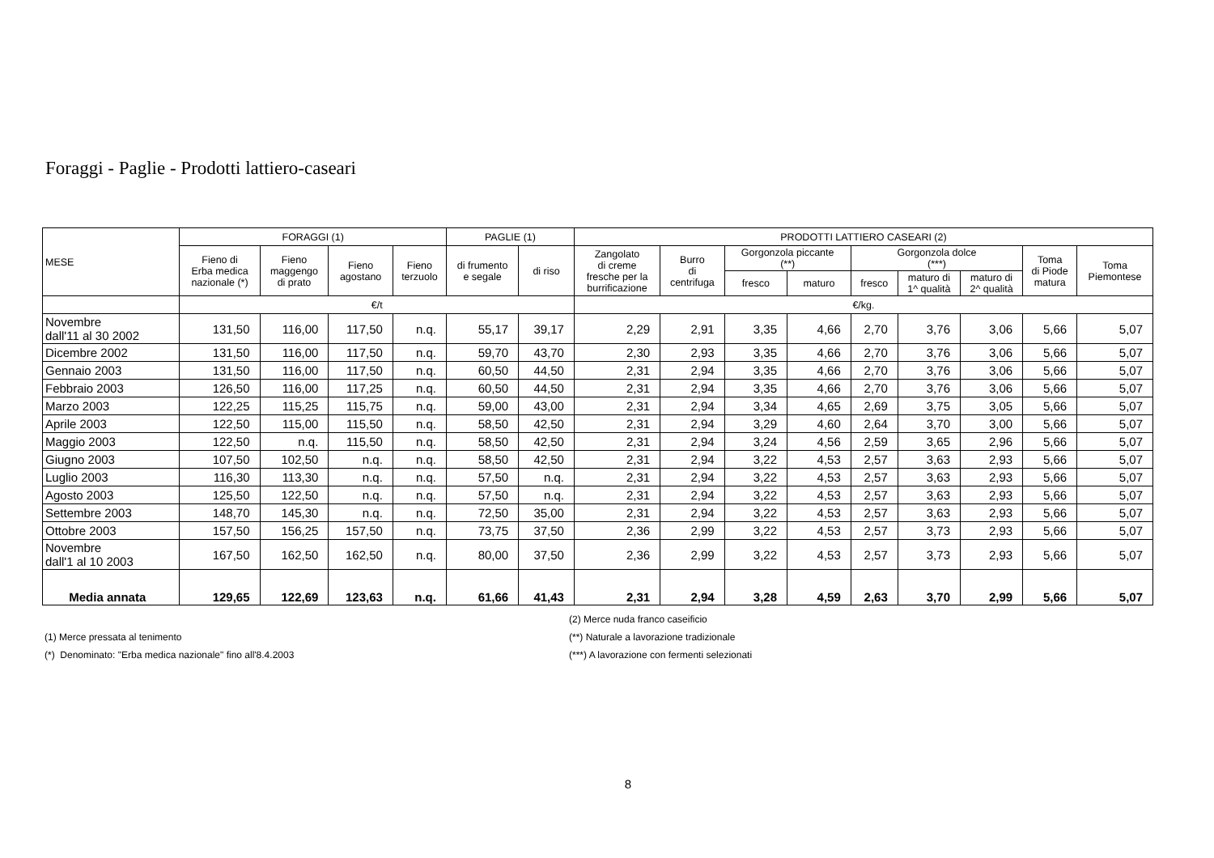Foraggi - Paglie - Prodotti lattiero-caseari
| MESE | FORAGGI (1) | | | | PAGLIE (1) | | PRODOTTI LATTIERO CASEARI (2) | | | | | | | | |
| --- | --- | --- | --- | --- | --- | --- | --- | --- | --- | --- | --- | --- | --- | --- | --- |
| | Fieno di Erba medica nazionale (*) | Fieno maggengo di prato | Fieno agostano | Fieno terzuolo | di frumento e segale | di riso | Zangolato di creme fresche per la burrificazione | Burro di centrifuga | Gorgonzola piccante (**) | | Gorgonzola dolce (***) | | | Toma di Piode matura | Toma Piemontese |
| | | | | | | | | | fresco | maturo | fresco | maturo di 1^ qualità | maturo di 2^ qualità | | |
| | €/t | | | | | | €/kg. | | | | | | | | |
| Novembre dall'11 al 30 2002 | 131,50 | 116,00 | 117,50 | n.q. | 55,17 | 39,17 | 2,29 | 2,91 | 3,35 | 4,66 | 2,70 | 3,76 | 3,06 | 5,66 | 5,07 |
| Dicembre 2002 | 131,50 | 116,00 | 117,50 | n.q. | 59,70 | 43,70 | 2,30 | 2,93 | 3,35 | 4,66 | 2,70 | 3,76 | 3,06 | 5,66 | 5,07 |
| Gennaio 2003 | 131,50 | 116,00 | 117,50 | n.q. | 60,50 | 44,50 | 2,31 | 2,94 | 3,35 | 4,66 | 2,70 | 3,76 | 3,06 | 5,66 | 5,07 |
| Febbraio 2003 | 126,50 | 116,00 | 117,25 | n.q. | 60,50 | 44,50 | 2,31 | 2,94 | 3,35 | 4,66 | 2,70 | 3,76 | 3,06 | 5,66 | 5,07 |
| Marzo 2003 | 122,25 | 115,25 | 115,75 | n.q. | 59,00 | 43,00 | 2,31 | 2,94 | 3,34 | 4,65 | 2,69 | 3,75 | 3,05 | 5,66 | 5,07 |
| Aprile 2003 | 122,50 | 115,00 | 115,50 | n.q. | 58,50 | 42,50 | 2,31 | 2,94 | 3,29 | 4,60 | 2,64 | 3,70 | 3,00 | 5,66 | 5,07 |
| Maggio 2003 | 122,50 | n.q. | 115,50 | n.q. | 58,50 | 42,50 | 2,31 | 2,94 | 3,24 | 4,56 | 2,59 | 3,65 | 2,96 | 5,66 | 5,07 |
| Giugno 2003 | 107,50 | 102,50 | n.q. | n.q. | 58,50 | 42,50 | 2,31 | 2,94 | 3,22 | 4,53 | 2,57 | 3,63 | 2,93 | 5,66 | 5,07 |
| Luglio 2003 | 116,30 | 113,30 | n.q. | n.q. | 57,50 | n.q. | 2,31 | 2,94 | 3,22 | 4,53 | 2,57 | 3,63 | 2,93 | 5,66 | 5,07 |
| Agosto 2003 | 125,50 | 122,50 | n.q. | n.q. | 57,50 | n.q. | 2,31 | 2,94 | 3,22 | 4,53 | 2,57 | 3,63 | 2,93 | 5,66 | 5,07 |
| Settembre 2003 | 148,70 | 145,30 | n.q. | n.q. | 72,50 | 35,00 | 2,31 | 2,94 | 3,22 | 4,53 | 2,57 | 3,63 | 2,93 | 5,66 | 5,07 |
| Ottobre 2003 | 157,50 | 156,25 | 157,50 | n.q. | 73,75 | 37,50 | 2,36 | 2,99 | 3,22 | 4,53 | 2,57 | 3,73 | 2,93 | 5,66 | 5,07 |
| Novembre dall'1 al 10 2003 | 167,50 | 162,50 | 162,50 | n.q. | 80,00 | 37,50 | 2,36 | 2,99 | 3,22 | 4,53 | 2,57 | 3,73 | 2,93 | 5,66 | 5,07 |
| Media annata | 129,65 | 122,69 | 123,63 | n.q. | 61,66 | 41,43 | 2,31 | 2,94 | 3,28 | 4,59 | 2,63 | 3,70 | 2,99 | 5,66 | 5,07 |
(1) Merce pressata al tenimento
(*) Denominato: "Erba medica nazionale" fino all'8.4.2003
(2) Merce nuda franco caseificio
(**) Naturale a lavorazione tradizionale
(***) A lavorazione con fermenti selezionati
8